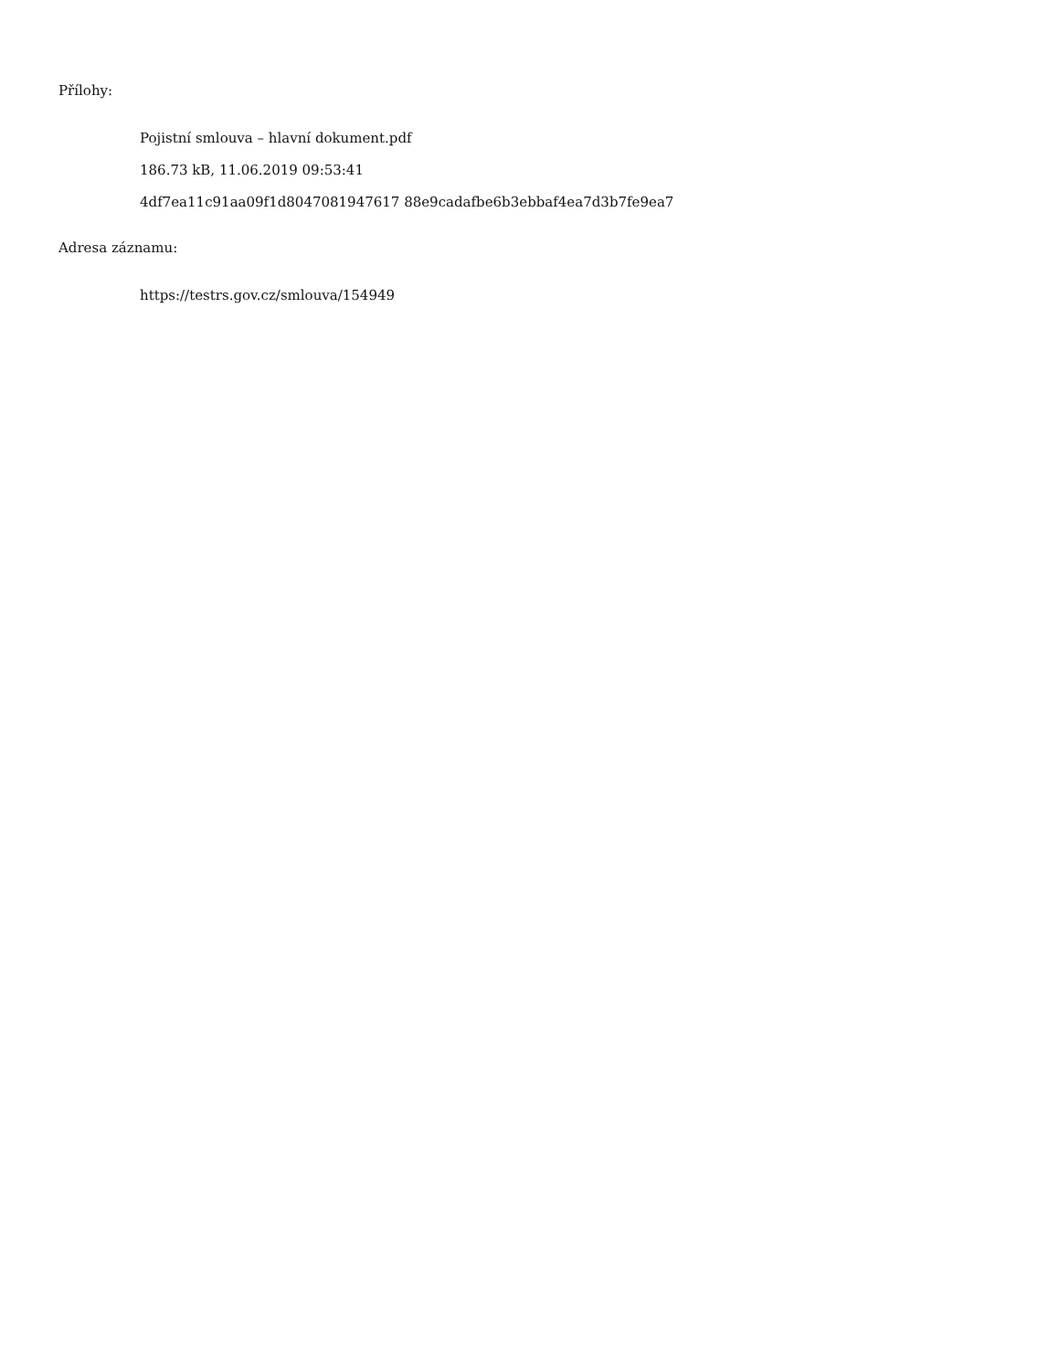Přílohy:
Pojistní smlouva – hlavní dokument.pdf
186.73 kB, 11.06.2019 09:53:41
4df7ea11c91aa09f1d8047081947617 88e9cadafbe6b3ebbaf4ea7d3b7fe9ea7
Adresa záznamu:
https://testrs.gov.cz/smlouva/154949